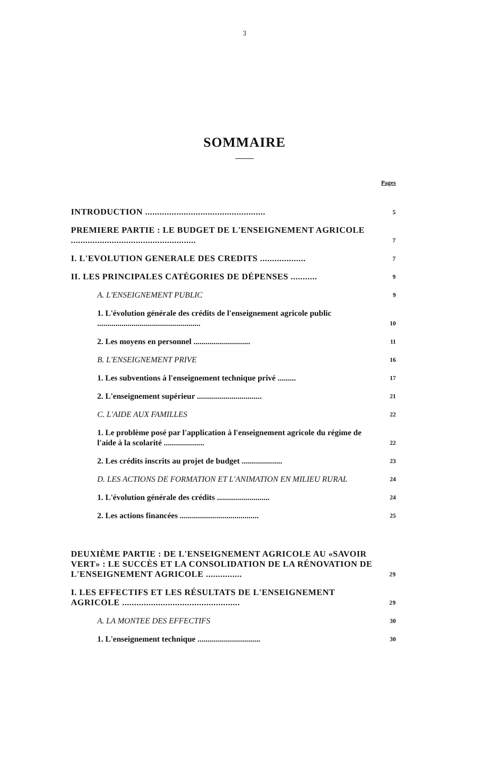3
SOMMAIRE
Pages
INTRODUCTION .................................................. 5
PREMIERE PARTIE : LE BUDGET DE L'ENSEIGNEMENT AGRICOLE .................................................... 7
I. L'EVOLUTION GENERALE DES CREDITS ................... 7
II. LES PRINCIPALES CATÉGORIES DE DÉPENSES ........... 9
A. L'ENSEIGNEMENT PUBLIC 9
1. L'évolution générale des crédits de l'enseignement agricole public ................................................... 10
2. Les moyens en personnel ............................ 11
B. L'ENSEIGNEMENT PRIVE 16
1. Les subventions à l'enseignement technique privé ......... 17
2. L'enseignement supérieur ................................ 21
C. L'AIDE AUX FAMILLES 22
1. Le problème posé par l'application à l'enseignement agricole du régime de l'aide à la scolarité .................... 22
2. Les crédits inscrits au projet de budget .................... 23
D. LES ACTIONS DE FORMATION ET L'ANIMATION EN MILIEU RURAL 24
1. L'évolution générale des crédits .......................... 24
2. Les actions financées ....................................... 25
DEUXIÈME PARTIE : DE L'ENSEIGNEMENT AGRICOLE AU «SAVOIR VERT» : LE SUCCÈS ET LA CONSOLIDATION DE LA RÉNOVATION DE L'ENSEIGNEMENT AGRICOLE ............... 29
I. LES EFFECTIFS ET LES RÉSULTATS DE L'ENSEIGNEMENT AGRICOLE ................................................. 29
A. LA MONTEE DES EFFECTIFS 30
1. L'enseignement technique ............................... 30